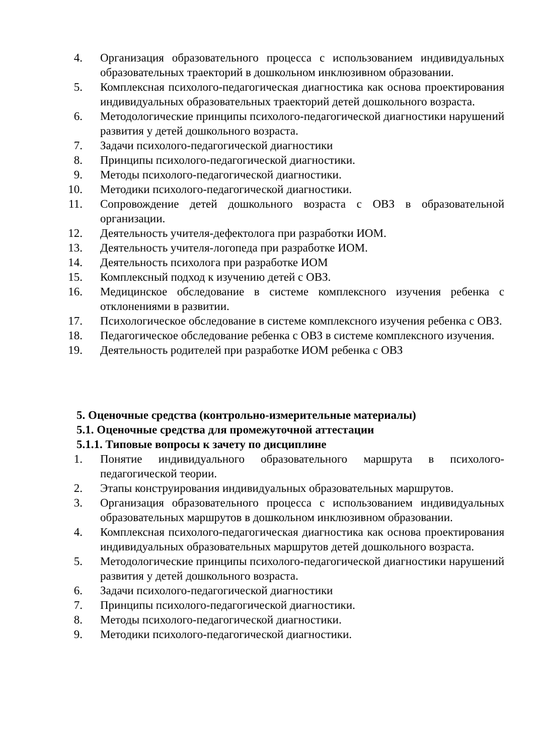4. Организация образовательного процесса с использованием индивидуальных образовательных траекторий в дошкольном инклюзивном образовании.
5. Комплексная психолого-педагогическая диагностика как основа проектирования индивидуальных образовательных траекторий детей дошкольного возраста.
6. Методологические принципы психолого-педагогической диагностики нарушений развития у детей дошкольного возраста.
7. Задачи психолого-педагогической диагностики
8. Принципы психолого-педагогической диагностики.
9. Методы психолого-педагогической диагностики.
10. Методики психолого-педагогической диагностики.
11. Сопровождение детей дошкольного возраста с ОВЗ в образовательной организации.
12. Деятельность учителя-дефектолога при разработки ИОМ.
13. Деятельность учителя-логопеда при разработке ИОМ.
14. Деятельность психолога при разработке ИОМ
15. Комплексный подход к изучению детей с ОВЗ.
16. Медицинское обследование в системе комплексного изучения ребенка с отклонениями в развитии.
17. Психологическое обследование в системе комплексного изучения ребенка с ОВЗ.
18. Педагогическое обследование ребенка с ОВЗ в системе комплексного изучения.
19. Деятельность родителей при разработке ИОМ ребенка с ОВЗ
5. Оценочные средства (контрольно-измерительные материалы)
5.1. Оценочные средства для промежуточной аттестации
5.1.1. Типовые вопросы к зачету по дисциплине
1. Понятие индивидуального образовательного маршрута в психолого-педагогической теории.
2. Этапы конструирования индивидуальных образовательных маршрутов.
3. Организация образовательного процесса с использованием индивидуальных образовательных маршрутов в дошкольном инклюзивном образовании.
4. Комплексная психолого-педагогическая диагностика как основа проектирования индивидуальных образовательных маршрутов детей дошкольного возраста.
5. Методологические принципы психолого-педагогической диагностики нарушений развития у детей дошкольного возраста.
6. Задачи психолого-педагогической диагностики
7. Принципы психолого-педагогической диагностики.
8. Методы психолого-педагогической диагностики.
9. Методики психолого-педагогической диагностики.